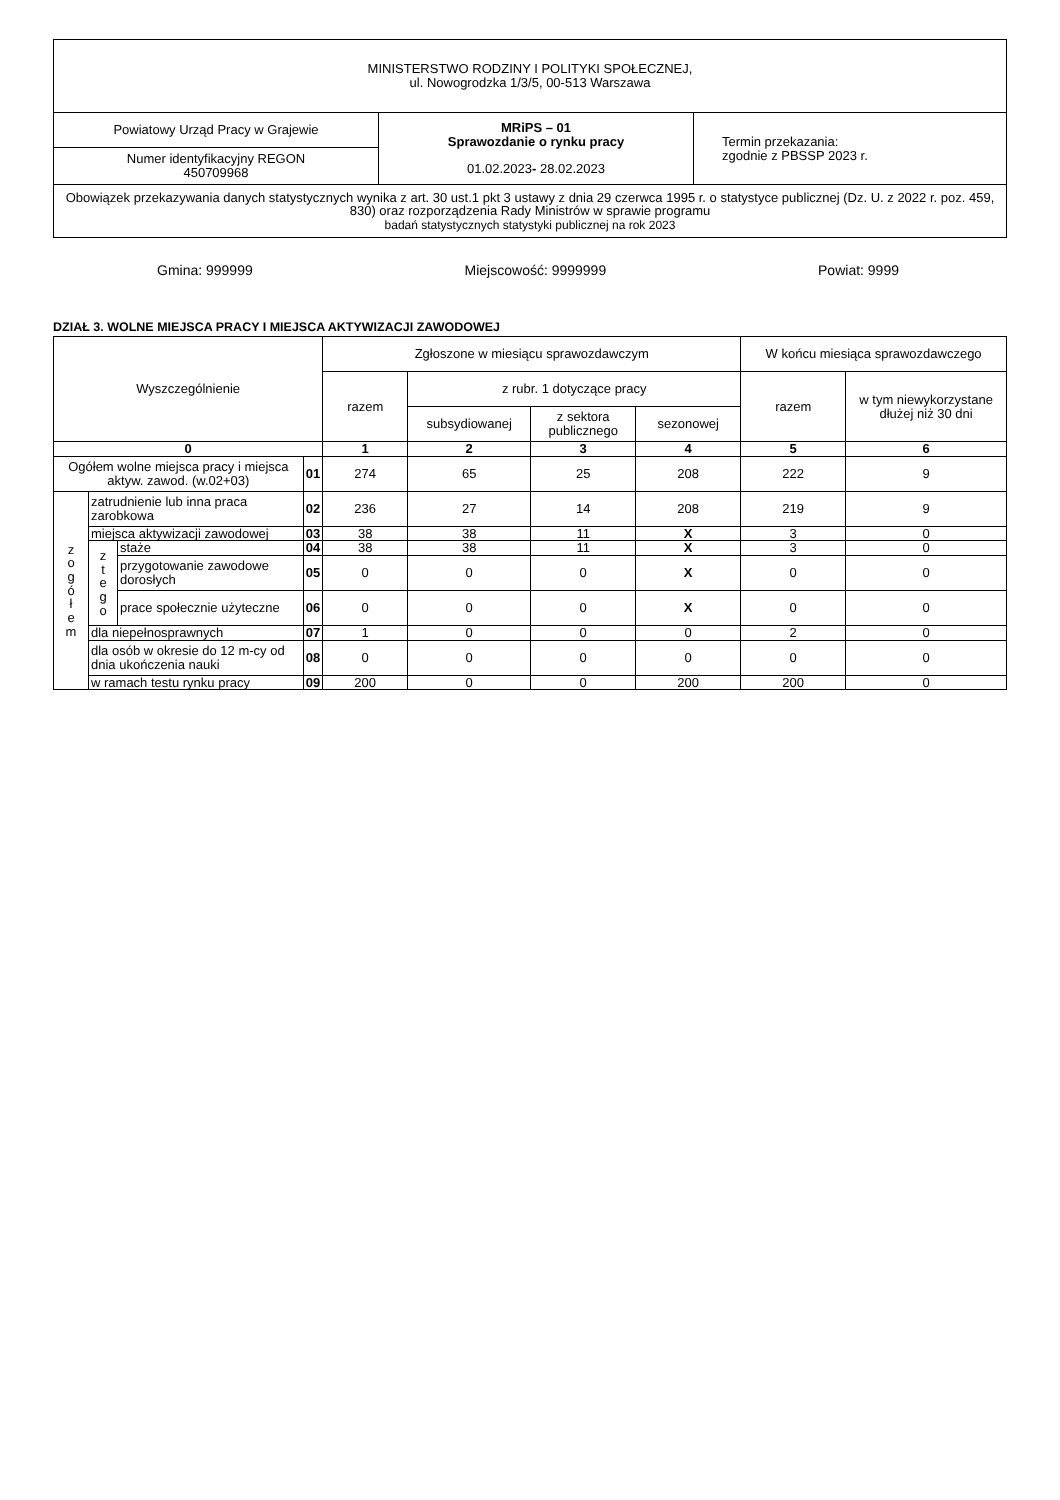| MINISTERSTWO RODZINY I POLITYKI SPOŁECZNEJ, ul. Nowogrodzka 1/3/5, 00-513 Warszawa | | |
| Powiatowy Urząd Pracy w Grajewie | MRiPS – 01 Sprawozdanie o rynku pracy 01.02.2023 - 28.02.2023 | Termin przekazania: zgodnie z PBSSP 2023 r. |
| Numer identyfikacyjny REGON 450709968 | | |
| Obowiązek przekazywania danych statystycznych wynika z art. 30 ust.1 pkt 3 ustawy z dnia 29 czerwca 1995 r. o statystyce publicznej (Dz. U. z 2022 r. poz. 459, 830) oraz rozporządzenia Rady Ministrów w sprawie programu badań statystycznych statystyki publicznej na rok 2023 | | |
Gmina: 999999 Miejscowość: 9999999 Powiat: 9999
DZIAŁ 3. WOLNE MIEJSCA PRACY I MIEJSCA AKTYWIZACJI ZAWODOWEJ
| Wyszczególnienie | | | | Zgłoszone w miesiącu sprawozdawczym | | | | W końcu miesiąca sprawozdawczego | |
| --- | --- | --- | --- | --- | --- | --- | --- | --- | --- |
| | | | | razem | z rubr. 1 dotyczące pracy | | | razem | w tym niewykorzystane dłużej niż 30 dni |
| | | | | | subsydiowanej | z sektora publicznego | sezonowej | | |
| 0 | | | | 1 | 2 | 3 | 4 | 5 | 6 |
| Ogółem wolne miejsca pracy i miejsca aktyw. zawod. (w.02+03) | | | 01 | 274 | 65 | 25 | 208 | 222 | 9 |
| z o g ó ł e m | zatrudnienie lub inna praca zarobkowa | | 02 | 236 | 27 | 14 | 208 | 219 | 9 |
| | miejsca aktywizacji zawodowej | | 03 | 38 | 38 | 11 | X | 3 | 0 |
| | z t e g o | staże | 04 | 38 | 38 | 11 | X | 3 | 0 |
| | | przygotowanie zawodowe dorosłych | 05 | 0 | 0 | 0 | X | 0 | 0 |
| | | prace społecznie użyteczne | 06 | 0 | 0 | 0 | X | 0 | 0 |
| | dla niepełnosprawnych | | 07 | 1 | 0 | 0 | 0 | 2 | 0 |
| | dla osób w okresie do 12 m-cy od dnia ukończenia nauki | | 08 | 0 | 0 | 0 | 0 | 0 | 0 |
| | w ramach testu rynku pracy | | 09 | 200 | 0 | 0 | 200 | 200 | 0 |